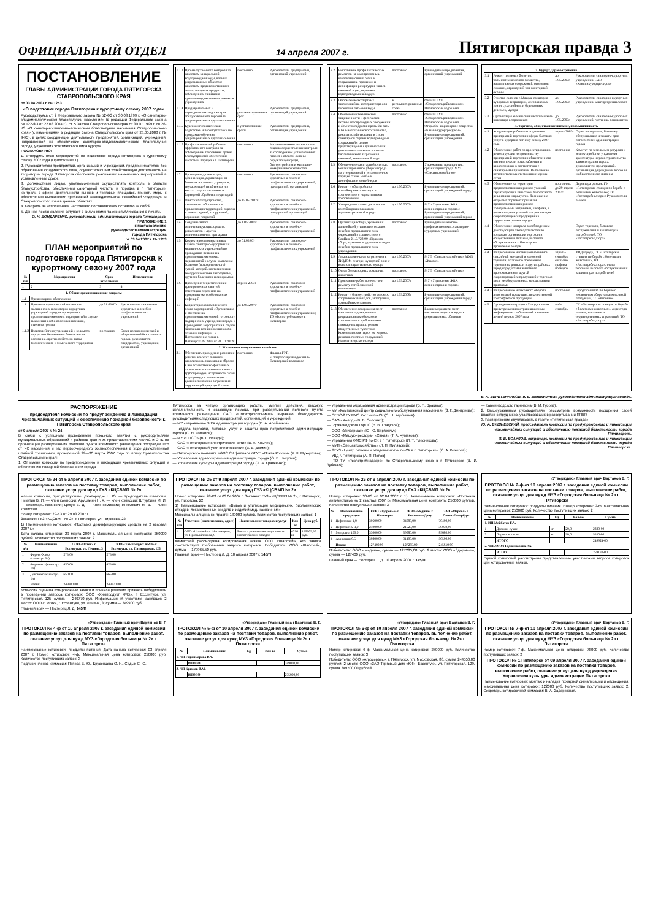ОФИЦИАЛЬНЫЙ ОТДЕЛ
14 апреля 2007 г.
Пятигорская правда 3
ПОСТАНОВЛЕНИЕ
ГЛАВЫ АДМИНИСТРАЦИИ ГОРОДА ПЯТИГОРСКА СТАВРОПОЛЬСКОГО КРАЯ
от 03.04.2007 г. № 1253
«О подготовке города Пятигорска к курортному сезону 2007 года»
Руководствуясь ст. 2 Федерального закона № 52-ФЗ от 30.03.1999 г. «О санитарно-эпидемиологическом благополучии населения» (в редакции Федерального закона № 122-ФЗ от 22.08.2004 г.), ст. 5 Закона Ставропольского края от 30.07.1999 г. № 26-КЗ «О санитарно-эпидемиологическом благополучии населения Ставропольского края» (с изменениями в редакции Закона Ставропольского края от 28.05.2003 г. № 9-КЗ), в целях координации деятельности предприятий, организаций, учреждений, направленной на обеспечение санитарно-эпидемиологического благополучия города, улучшения эстетического вида курорта
ПОСТАНОВЛЯЮ:
1. Утвердить план мероприятий по подготовке города Пятигорска к курортному сезону 2007 года (Приложение 1).
2. Руководителям предприятий, организаций и учреждений, предпринимателям без образования юридического лица, осуществляющим хозяйственную деятельность на территории города Пятигорска обеспечить реализацию намеченных мероприятий в установленные сроки.
3. Должностным лицам, уполномоченным осуществлять контроль в области благоустройства, обеспечения санитарной чистоты и порядка в г. Пятигорске, контроль в сфере деятельности рынков и торговых площадок, принять меры к обеспечению выполнения требований законодательства Российской Федерации и Ставропольского края в данных областях.
4. Контроль за исполнением настоящего постановления оставляю за собой.
5. Данное постановление вступает в силу с момента его опубликования в печати.
О. Н. БОНДАРЕНКО, руководитель администрации города Пятигорска.
ПРИЛОЖЕНИЕ 1
к постановлению
руководителя администрации
города Пятигорска
от 03.04.2007 г. № 1253
ПЛАН мероприятий по подготовке города Пятигорска к курортному сезону 2007 года
| № п/п | Мероприятия | Срок исполнения | Исполнители |
| --- | --- | --- | --- |
| 1 | 2 | 3 | 4 |
| 1. Общие организационные вопросы | | | |
| 1.1 | Организация и обеспечение | | |
| 1.1.1 | Противоэпидемической готовности медицинских и санаторно-курортных учреждений города к проведению противоэпидемических мероприятий в случае выявления особо опасных инфекций, птичьего гриппа | до 01.05.07г | Руководители санаторно-курортных и лечебно-профилактических учреждений |
| 1.1.2 | Взаимодействия учреждений и ведомств города по обеспечению безопасности населения, противодействию актам биологического и химического терроризма | постоянно | Совет по экономической и общественной безопасности города, руководители предприятий, учреждений, организаций |
| 1.1.3 | Производственного контроля за: качеством минеральной, водопроводной воды, водных рекреационных объектов; качеством продовольственного сырья, пищевых продуктов; соблюдением санитарно-противоэпидемического режима в учреждениях | постоянно | Руководители предприятий, организаций учреждений |
| 1.1.4 | Предварительных и периодических медосмотров обслуживающего персонала декретированных групп населения | в регламентированные срок | Руководители предприятий, организаций учреждений |
| 1.1.5 | Курсовой гигиенической подготовки и переподготовки по программе обучения декретированных групп населения | в установленные сроки | Руководители предприятий, организаций учреждений |
| 1.1.6 | Профилактической работы и эффективного контроля за соблюдением требований правил благоустройства обеспечения чистоты и порядка в г. Пятигорске | постоянно | Уполномоченные должностные лица на осуществление контроля за соблюдением установленных правил в области охраны окружающей среды, благоустройства и жилищно-коммунального хозяйства |
| 1.2 | Проведение дезинсекции, дезинфекции, дератизации от бытовых насекомых, грызунов, гнуса, клещей на объектах и в местах отдыха населения и барьерной обработки территорий | постоянно | Руководители санаторно-курортных и лечебно-профилактических учреждений, предприятий, организаций |
| 1.3 | Очистка благоустройство, озеленение собственных и прилегающих территорий, окраска и ремонт зданий, сооружений, дорожных покрытий | до 15.05.2007г | Руководители санаторно-курортных и лечебно-профилактических учреждений, предприятий организаций |
| 1.4 | Создание запаса дезинфицирующих средств, репеллентов и других дезинсекционных препаратов | до 1.05.2007г | Руководители санаторно-курортных и лечебно-профилактических учреждений |
| 1.5 | Корректировка оперативных планов санаторно-курортных и медицинских учреждений по проведению первичных противоэпидемических мероприятий в случае выявления больного (подозрительного) чумой, холерой, контагиозными геморрагическими лихорадками, другими болезнями и синдромами | до 01.05.07г | Руководители санаторно-курортных и лечебно-профилактических учреждений |
| 1.6 | Проведение теоретических и тренировочных занятий, аттестации персонала по профилактике особо опасных инфекций | апрель 2007г | Руководители санаторно-курортных и лечебно-профилактических учреждений |
| 1.7 | Корректировка комплексного плана мероприятий «Организация и обеспечение противоэпидемической готовности медицинских учреждений города к проведению мероприятий в случае завоза или возникновения особо опасных инфекций...» Постановление главы г. Пятигорска № 2836 от 31.10.2002г | до 1.05.2007г | Руководители санаторно-курортных и лечебно-профилактических учреждений; ТО «Роспотребнадзор» в Пятигорске |
| 2. Жилищно-коммунальное хозяйство | | | |
| 2.1 | Обеспечить проведение ремонта и ревизии на сетях ливневой канализации, ликвидации сбросов в нее хозяйственно-фекальных стоков очистка ливневых канав и трубопроводов, исправность сетей водопровода и канализации с целью исключения загрязнения окружающей природной среды | постоянно | Филиал ГУП «Ставропольрайводоканал» Пятигорский водоканал |
| 2.2 | Выполнение профилактических ремонтов на водопроводных, канализационных сетях и сооружениях, промывки и дезинфекции резервуаров запаса питьевой воды, осушение водопроводных колодцев | постоянно | Руководители предприятий, организаций, учреждений |
| 2.3 | Оформление экспертных заключений на автотранспорт для перевозки питьевой воды | в регламентированные сроки | Филиал ГУП «Ставропольрайводоканал» Пятигорский водоканал |
| 2.4 | Обеспечение технической защищенности и физической охраны водопроводных сооружений и объектов гидроминеральной базы и бальнеотехнического хозяйства, режима хозяйствования в 1 зоне санитарной охраны водопроводных сооружений с целью предотвращения случайного или умышленного химического или биологического загрязнения питьевой, минеральной воды | постоянно | Филиал ГУП «Ставропольрайводоканал» Пятигорский водоканал; Открытое акционерное общество «Кавминкурортресурсы»; Руководители предприятий, организаций, учреждений |
| 2.5 | Обеспечение санитарной очистки, механизированной уборки города по утвержденной в установленном порядке схеме, мытье и дезинфекцию контейнеров | постоянно | Учреждения, предприятия, организации города. МУП «Спецавтохозяйство» |
| 2.6 | Ремонт и обустройство контейнерных площадок в соответствии с нормативными требованиями | до 1.06.2007г | Руководители предприятий, организаций, учреждений города |
| 2.7 | Утверждение схемы дислокации контейнерных площадок административной города | до 1.06.2007г | МУ «Управление ЖКХ администрации города»; Руководители предприятий, организаций, учреждений города |
| 2.8 | Организация сбора, хранения и дальнейшей утилизации отходов лечебно-профилактических учреждений в соответствии с СанПин 2.1.7.728-99 «Правила сбора, хранения и удаления отходов лечебно-профилактических учреждений» | постоянно | Руководители лечебно-профилактических, санаторно-курортных учреждений |
| 2.9 | Ликвидация очагов загрязнения в ЗИЗДОМ секторе, курортной зоне с вывозом строительного мусора | до 1.06.2007г | МУП «Спецавтохозяйство» МУП «Жилхоз» |
| 2.10 | Отлов безнадзорных домашних животных | постоянно | МУП «Спецавтохозяйство» |
| 2.11 | Проведение работ по очистке и ремонту сетей ливневой канализации | до 1.05.2007г | МУ «Управление ЖКХ администрации города» |
| 2.12 | Ремонт и благоустройство детских, спортивных площадок, автобусных, трамвайных остановок | до 1.05.2006г | Руководители предприятий, организаций, учреждений города |
| 2.13 | Обеспечение содержания мест массового отдыха, водных рекреационных объектов в соответствии с требованиями санитарных правил, ремонт общественных туалетов в Комсомольском парке, им Кирова, ревизия очистных сооружений Новопятигорского озера | постоянно | Балансодержатели мест массового отдыха и водных рекреационных объектов |
| 3. Курорт, здравоохранение | | | |
| 3.1 | Ремонт питьевых бюветов, бальнеотехнического хозяйства, надкаптажных сооружений, оголовков скважин, ограждений зон санитарной охраны | до 1.05.2007г | Руководители санаторно-курортных учреждений. ОАО «Кавминкурортресурсы» |
| 3.2 | Очистка склонов г. Машук, санаторно-курортных территорий, лесопарковых зон от сухостойных и буреломных деревьев, мусора | до 1.06.2007г | Руководители санаторно-курортных учреждений. Бештаугорский лесхоз |
| 3.3 | Организация химической чистки мягкого инвентаря в здравницах | до 1.05.2007г | Руководители санаторно-курортных учреждений, гостиниц, пансионатов |
| 4. Торговля, общественное питание, промышленность | | | |
| 4.1 | Координация работы по подготовке предприятий торговли и сферы бытовых услуг к курортно-летнему сезону 2007 года | апрель 2007г | Отдел по торговле, бытовому обслуживанию и защиты прав потребителей администрации города |
| 4.2 | Обеспечение работ по проектированию, реконструкции и строительству предприятий торговли и общественного питания в части водоснабжения и канализования в соответствии с санитарными правилами. Выполнение исполнительных съемок инженерных сетей | постоянно | Комитет по земельным ресурсам и землеустройству, управление архитектуры и градостроительства администрации города, руководители предприятий, организаций, учреждений торговли и общественного питания |
| 4.3 | Обеспечение на территории продовольственных рынков условий, гарантирующих качество и безопасность реализации и продуктов. Доснащение открытых торговых прилавков продовольственных рынков холодильными витринами, шкафами, в целях создания условий для реализации скоропортящейся продукции на территории рынков города | постоянно; до 20 апреля 2007г | Директора рынков, ГУ «Пятигорская станция по борьбе с болезнями животных»; ТО «Роспотребнадзора»; Руководители рынков |
| 4.4 | Обеспечение контроля за соблюдением действующего законодательства по вопросам организации торговли и общественного питания, бытового обслуживания в г. Пятигорске, проведение рейдов: | | Отдел торговли, бытового обслуживания и защиты прав потребителей; ТО «Роспотребнадзора» |
| 4.4.1 | по пресечению несанкционированной стихийной выездной и выносной торговли, а также по пресечению торговли на рынках и в других районах города продуктами животного происхождения и другой скоропортящейся продукцией с торговых мест, не оборудованных холодильными призаками | апрель-сентябрь, согласно графика проверок | УВД города, ГУ «Пятигорская станция по борьбе с болезнями животных», ТО «Роспотребнадзора», отдел торговли, бытового обслуживания и защиты прав потребителей |
| 4.4.3 | по пресечению незаконного оборота алкогольной продукции, некачественной контрафактной продукции | постоянно | Городской штаб по борьбе с незаконным оборотом алкогольной продукции, ТО «Витенко» |
| 4.5 | Проведение операции «Холод» в целях предупреждения острых кишечных инфекционных заболеваний в весенне-летний период 2007 года | май-сентябрь | ГУ «Пятигорская станция по борьбе с болезнями животных», директора рынков, начальники территориальных управлений, ТО «Роспотребнадзора» |
В. А. ВЕРЕТЕННИКОВ, и. о. заместителя руководителя администрации города.
РАСПОРЯЖЕНИЕ
председателя комиссии по предупреждению и ликвидации чрезвычайных ситуаций и обеспечению пожарной безопасности г. Пятигорска Ставропольского края
от 9 апреля 2007 г. № 24
В связи с успешным проведением показного занятия с руководителями муниципальных образований и районов края и их представителями КПЛЧС и ОПБ по организации развертывания полевого пункта временного размещения пострадавшего от ЧС населения и его первоочередного жизнеобеспечения в ходе двухстепенной штабной тренировки, проведенной 29—30 марта 2007 года по плану Правительства Ставропольского края:
1. От имени комиссии по предупреждению и ликвидации чрезвычайных ситуаций и обеспечению пожарной безопасности города
Пятигорска за четкую организацию работы, умелые действия, высокую исполнительность и оказанную помощь при развертывании полевого пункта временного размещения ОАО «Пятигорсксельмаш» выражаю благодарность руководителям следующих предприятий, организаций и учреждений:
— МУ «Управление ЖКХ администрации города» (И. А. Алейников);
— отдела торговли, бытовых услуг и защиты прав потребителей администрации города (С. Н. Филатов);
— МУ «ППСО» (В. Г. Ильяди);
— ОАО «Пятигорские электрические сети» (В. А. Хнычев);
— ОАО «Пятигорский узел электросвязи» (В. Е. Дюмин);
— Пятигорского почтамта УФПС СК филиала ФГУП «Почта России» (Р. Н. Мухортова);
— Управления здравоохранения администрации города (О. В. Никулин);
— Управления культуры администрации города (Э. А. Кравченко);
— Управления образования администрации города (В. П. Врацкая);
— МУ «Комплексный центр социального обслуживания населения» (З. Г. Дмитриева);
— ОГПС-2 ГУ МЧС России по СК (С. Н. Карбышев);
— ОАО «Холод» (В. В. Соломко);
— Горячеводского ГорПО (В. В. Гладской);
— ООО «Универмаг» (Ю. Ю. Вербенчук);
— ООО «Машук» ресторан «Сакля» (Т. А. Чумакова);
— Управления ФМС РФ по СК в г. Пятигорске (И. Т. Плесникова);
— МУП «Спецавтохозяйство» (Л. П. Пилявский);
— ФГУЗ «Центр гигиены и эпидемиологии по СК в г. Пятигорске» (С. А. Козырев);
— УВД г. Пятигорска (А. П. Попов);
— ТО ТУ «Роспотребнадзора» по Ставропольскому краю в г. Пятигорске (В. И. Зубенко);
— Кавминводского гарнизона (В. И. Гусоев).
2. Вышеуказанным руководителям рассмотреть возможность поощрения своей властью сотрудников, участвовавших в развертывании ППВР.
3. Распоряжение опубликовать в газете «Пятигорская правда».
Ю. А. ВИШНЕВСКИЙ, председатель комиссии по предупреждению и ликвидации чрезвычайных ситуаций и обеспечению пожарной безопасности города Пятигорска.
И. В. ЕСАУЛОВ, секретарь комиссии по предупреждению и ликвидации чрезвычайных ситуаций и обеспечению пожарной безопасности города Пятигорска.
ПРОТОКОЛ № 24 от 5 апреля 2007 г. заседания единой комиссии по размещению заказов на поставку товаров, выполнение работ, оказание услуг для нужд ГУЗ «КЦСВМП № 2».
Члены комиссии, присутствующие: Джапаридзе Н. Ю. — председатель комиссии; Никитин В. И. — член комиссии; Арушанян Н. Х. — член комиссии; Штурбина М. И. — секретарь комиссии; Цехун В. Д. — член комиссии; Янкелевич Н. В. — член комиссии
Номер котировки: 29-КЗ от 29.03.2007 г.
Заказчик: ГУЗ «КЦСВМП № 2», г. Пятигорск, ул. Пирогова, 22
1) Наименование котировки: «Поставка дезинфицирующих средств на 2 квартал 2007 г.»
Дата начала котировки: 29 марта 2007 г. Максимальная цена контракта: 250000 рублей. Количество поступивших заявок: 2
| № п/п | Наименование | ООО «Поток» г. Ессентуки, ул. Ленина, 3 | ООО «Химпродукт КМВ» г. Ессентуки, ул. Пятигорская, 125 |
| --- | --- | --- | --- |
| 1 | Форекс-Хлор (канистра 5л) | 275,00 | 275,00 |
| 2 | Форемикс (канистра 1л) | 430,00 | 425,00 |
| 3 | Деконекс (канистра 1л) | 650,00 | 665,00 |
| | Итого: | 249900,00 | 249770,00 |
Комиссия оценила котировочные заявки и приняла решение признать победителем в проведении запроса котировок: ООО «Химпродукт КМВ», г. Ессентуки, ул. Пятигорская, 125; сумма — 249770 руб. Информация об участнике, занявшем 2 место: ООО «Поток», г. Ессентуки, ул. Ленина, 3; сумма — 249900 руб.
Главный врач — Нестерец Л. Д. 145/П
ПРОТОКОЛ № 25 от 9 апреля 2007 г. заседания единой комиссии по размещению заказов на поставку товаров, выполнение работ, оказание услуг для нужд ГУЗ «КЦСВМП № 2»
Номер котировки: 28-КЗ от 03.04.2007 г. Заказчик: ГУЗ «КЦСВМП № 2», г. Пятигорск, ул. Пирогова, 22
1) Наименование котировки: «Вывоз и утилизация медицинских, биологических отходов, лекарственных средств и изделий мед. назначения»
Максимальная цена контракта: 180000 рублей. Количество поступивших заявок: 1
| № п/п | Участник (наименование, адрес) | Наименование товаров и услуг | Кол-во | Цена руб. |
| --- | --- | --- | --- | --- |
| 1 | ООО «Шалфей» п. Иноземцево, ул. Промышленная, 9 | Вывоз и утилизация медицинских, биологических отходов | 4290 кг | 179965,50 руб. |
Комиссией рассмотрена котировочная заявка ООО «Шалфей», что заявка соответствует требованиям запроса котировок. Победитель: ООО «Шалфей», сумма — 179965,50 руб.
Главный врач — Нестерец Л. Д. 10 апреля 2007 г. 145/П
ПРОТОКОЛ № 26 от 9 апреля 2007 г. заседания единой комиссии по размещению заказов на поставку товаров, выполнение работ, оказание услуг для нужд ГУЗ «КЦСВМП № 2»
Номер котировки: 30-КЗ от 02.04.2007 г. 1) Наименование котировки: «Поставка антибиотиков на 2 квартал 2007 г.» Максимальная цена контракта: 250000 рублей. Количество поступивших заявок: 3
| № | Наименование продукции | ООО «Здоровье» г. Пятигорск | ООО «Медина» г. Ростов-на-Дону | ЗАО «Фарос+» г. Санкт-Петербург |
| --- | --- | --- | --- | --- |
| 1 | Цефазолин 1,0 | 39600,00 | 34680,00 | 70400,00 |
| 2 | Цефатоксим 1,0 | 24000,00 | 21525,00 | 39030,00 |
| 3 | Метрогил 100,0 | 33000,00 | 39680,00 | 85680,00 |
| 4 | Амикацин 0,5 | 30800,00 | 31400,00 | 50500,00 |
| | Итого: | 127400,00 | 127285,00 | 245610,00 |
Победитель: ООО «Медина», сумма — 127285,00 руб. 2 место: ООО «Здоровье», сумма — 127400 руб.
Главный врач — Нестерец Л. Д. 10 апреля 2007 г. 145/П
«Утверждаю» Главный врач Вартанов В. Г.
ПРОТОКОЛ № 2-ф от 10 апреля 2007 г. заседания единой комиссии по размещению заказов на поставки товаров, выполнение работ, оказание услуг для нужд МУЗ «Городская больница № 2» г. Пятигорска
Наименование котировки: продукты питания. Номер котировки: 2-ф. Максимальная цена котировки: 250000 руб. Количество поступивших заявок: 2
| № | Наименование | Ед. | Кол-во | Сумма |
| --- | --- | --- | --- | --- |
| 1. ИП Мейбатов Г.А. | | | | |
| 1 | Дрожжи сухие | кг | 20,0 | 2820-00 |
| 2 | Порошок какао | кг | 50,0 | 5550-00 |
| | ИТОГО | | | 249924-00 |
| 2. ЧПБОЮЛ Гаджимарова Р.А. | | | | |
| | ИТОГО | | | 259132-00 |
Единой комиссией рассмотрены представленные участниками запроса котировок цен котировочные заявки.
«Утверждаю» Главный врач Вартанов В. Г.
ПРОТОКОЛ № 4-ф от 10 апреля 2007 г. заседания единой комиссии по размещению заказов на поставки товаров, выполнение работ, оказание услуг для нужд МУЗ «Городская больница № 2» г. Пятигорска
Наименование котировки: продукты питания. Дата начала котировки: 03 апреля 2007 г. Номер котировки: 4-ф. Максимальная цена котировки: 250000 руб. Количество поступивших заявок: 3
Подписи членов комиссии: Попова Е. Ю., Брусенцова О. Н., Седых С. Ю.
«Утверждаю» Главный врач Вартанов В. Г.
ПРОТОКОЛ № 5-ф от 10 апреля 2007 г. заседания единой комиссии по размещению заказов на поставки товаров, выполнение работ, оказание услуг для нужд МУЗ «Городская больница № 2» г. Пятигорска
| № | Наименование | Ед. | Кол-во | Сумма |
| --- | --- | --- | --- | --- |
| 1. ЧП Гаджимарова Р.А. | | | | |
| | ИТОГО | | | 249000,00 |
| 2. ЧП Крюков В.М. | | | | |
| | ИТОГО | | | 275000,00 |
«Утверждаю» Главный врач Вартанов В. Г.
ПРОТОКОЛ № 6-ф от 10 апреля 2007 г. заседания единой комиссии по размещению заказов на поставки товаров, выполнение работ, оказание услуг для нужд МУЗ «Городская больница № 2» г. Пятигорска
Номер котировки: 6-ф. Максимальная цена котировки: 250000 руб. Количество поступивших заявок: 3
Победитель: ООО «Агросервис», г. Пятигорск, ул. Московская, 86, сумма 244550,00 рублей. 2 место: ООО «ЗАО Торговый дом «ЮГ», Ессентуки, ул. Пятигорская, 129, сумма 249700,00 рублей.
«Утверждаю» Главный врач Вартанов В. Г.
ПРОТОКОЛ № 7-ф от 10 апреля 2007 г. заседания единой комиссии по размещению заказов на поставки товаров, выполнение работ, оказание услуг для нужд МУЗ «Городская больница № 2» г. Пятигорска
Номер котировки: 7-ф. Максимальная цена котировки: 78000 руб. Количество поступивших заявок: 2
ПРОТОКОЛ № 1 Пятигорск от 09 апреля 2007 г. заседания единой комиссии по размещению заказов на поставки товаров, выполнение работ, оказание услуг для нужд учреждения Управления культуры администрации Пятигорска
Наименование котировки: монтаж и наладка пожарной сигнализации и оповещения. Максимальная цена котировки: 122000 руб. Количество поступивших заявок: 2. Секретарь котировочной комиссии: В. А. Задорожная.